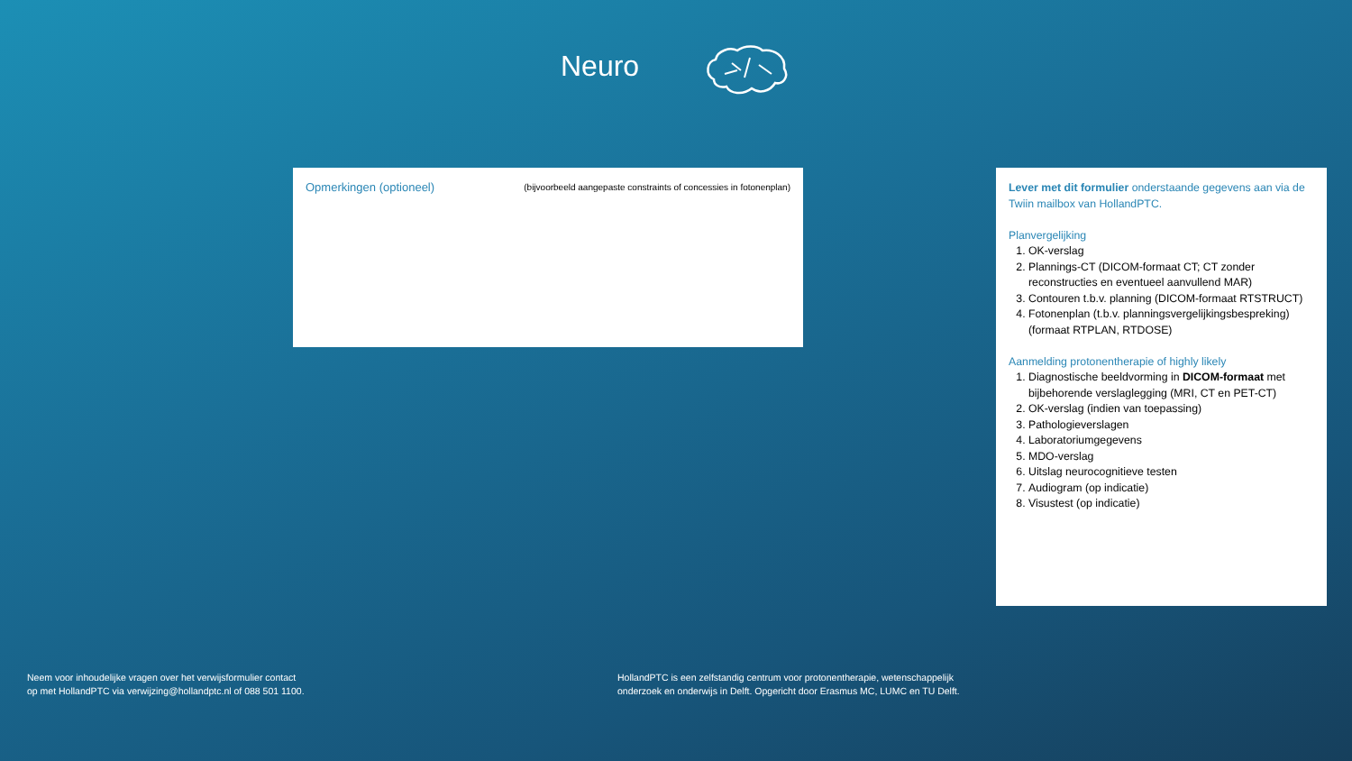Neuro
Opmerkingen (optioneel)
(bijvoorbeeld aangepaste constraints of concessies in fotonenplan)
Lever met dit formulier onderstaande gegevens aan via de Twiin mailbox van HollandPTC.
Planvergelijking
1. OK-verslag
2. Plannings-CT (DICOM-formaat CT; CT zonder reconstructies en eventueel aanvullend MAR)
3. Contouren t.b.v. planning (DICOM-formaat RTSTRUCT)
4. Fotonenplan (t.b.v. planningsvergelijkingsbespreking) (formaat RTPLAN, RTDOSE)
Aanmelding protonentherapie of highly likely
1. Diagnostische beeldvorming in DICOM-formaat met bijbehorende verslaglegging (MRI, CT en PET-CT)
2. OK-verslag (indien van toepassing)
3. Pathologieverslagen
4. Laboratoriumgegevens
5. MDO-verslag
6. Uitslag neurocognitieve testen
7. Audiogram (op indicatie)
8. Visustest (op indicatie)
Neem voor inhoudelijke vragen over het verwijsformulier contact
op met HollandPTC via verwijzing@hollandptc.nl of 088 501 1100.
HollandPTC is een zelfstandig centrum voor protonentherapie, wetenschappelijk
onderzoek en onderwijs in Delft. Opgericht door Erasmus MC, LUMC en TU Delft.